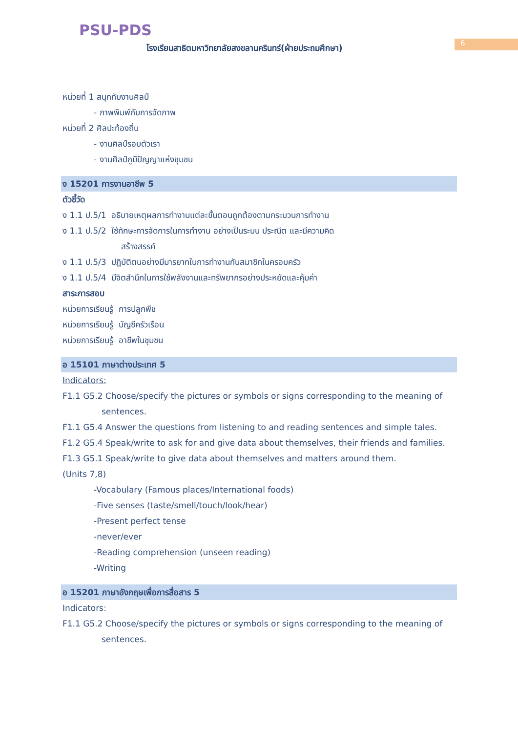PSU-PDS
โรงเรียนสาธิตมหาวิทยาลัยสงขลานครินทร์(ฝ่ายประถมศึกษา)
6
หน่วยที่ 1 สนุกกับงานศิลป์
- ภาพพิมพ์กับการจัดภาพ
หน่วยที่ 2 ศิลปะท้องถิ่น
- งานศิลป์รอบตัวเรา
- งานศิลป์ภูมิปัญญาแห่งชุมชน
ง 15201 การงานอาชีพ 5
ตัวชี้วัด
ง 1.1 ป.5/1 อธิบายเหตุผลการทำงานแต่ละขั้นตอนถูกต้องตามกระบวนการทำงาน
ง 1.1 ป.5/2 ใช้ทักษะการจัดการในการทำงาน อย่างเป็นระบบ ประณีต และมีความคิด
สร้างสรรค์
ง 1.1 ป.5/3 ปฏิบัติตนอย่างมีมารยาทในการทำงานกับสมาชิกในครอบครัว
ง 1.1 ป.5/4 มีจิตสำนึกในการใช้พลังงานและทรัพยากรอย่างประหยัดและคุ้มค่า
สาระการสอบ
หน่วยการเรียนรู้ การปลูกพืช
หน่วยการเรียนรู้ บัญชีครัวเรือน
หน่วยการเรียนรู้ อาชีพในชุมชน
อ 15101 ภาษาต่างประเทศ 5
Indicators:
F1.1 G5.2 Choose/specify the pictures or symbols or signs corresponding to the meaning of sentences.
F1.1 G5.4 Answer the questions from listening to and reading sentences and simple tales.
F1.2 G5.4 Speak/write to ask for and give data about themselves, their friends and families.
F1.3 G5.1 Speak/write to give data about themselves and matters around them.
(Units 7,8)
-Vocabulary (Famous places/International foods)
-Five senses (taste/smell/touch/look/hear)
-Present perfect tense
-never/ever
-Reading comprehension (unseen reading)
-Writing
อ 15201 ภาษาอังกฤษเพื่อการสื่อสาร 5
Indicators:
F1.1 G5.2 Choose/specify the pictures or symbols or signs corresponding to the meaning of sentences.